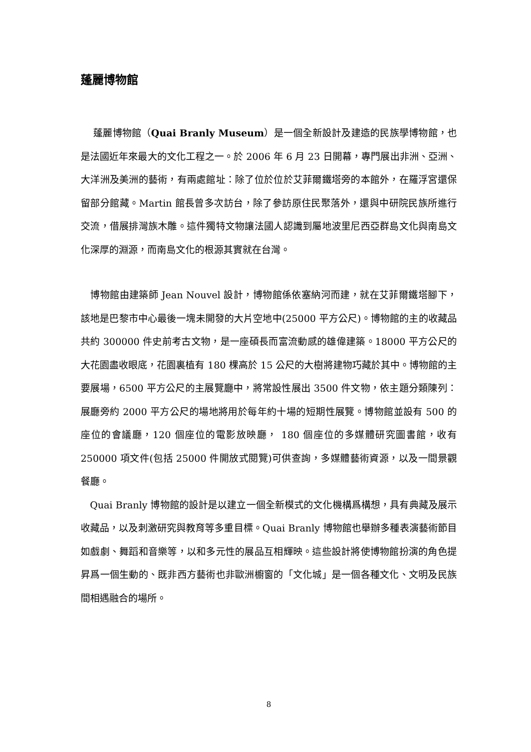蓬麗博物館
蓬麗博物館（Quai Branly Museum）是一個全新設計及建造的民族學博物館，也是法國近年來最大的文化工程之一。於 2006 年 6 月 23 日開幕，專門展出非洲、亞洲、大洋洲及美洲的藝術，有兩處館址：除了位於位於艾菲爾鐵塔旁的本館外，在羅浮宮還保留部分館藏。Martin 館長曾多次訪台，除了參訪原住民聚落外，還與中研院民族所進行交流，借展排灣族木雕。這件獨特文物讓法國人認識到屬地波里尼西亞群島文化與南島文化深厚的淵源，而南島文化的根源其實就在台灣。
博物館由建築師 Jean Nouvel 設計，博物館係依塞納河而建，就在艾菲爾鐵塔腳下，該地是巴黎市中心最後一塊未開發的大片空地中(25000 平方公尺)。博物館的主的收藏品共約 300000 件史前考古文物，是一座碩長而富流動感的雄偉建築。18000 平方公尺的大花園盡收眼底，花園裏植有 180 棵高於 15 公尺的大樹將建物巧藏於其中。博物館的主要展場，6500 平方公尺的主展覽廳中，將常設性展出 3500 件文物，依主題分類陳列：展廳旁約 2000 平方公尺的場地將用於每年約十場的短期性展覽。博物館並設有 500 的座位的會議廳，120 個座位的電影放映廳， 180 個座位的多媒體研究圖書館，收有 250000 項文件(包括 25000 件開放式閱覽)可供查詢，多媒體藝術資源，以及一間景觀餐廳。
Quai Branly 博物館的設計是以建立一個全新模式的文化機構爲構想，具有典藏及展示收藏品，以及刺激研究與教育等多重目標。Quai Branly 博物館也舉辦多種表演藝術節目如戲劇、舞蹈和音樂等，以和多元性的展品互相輝映。這些設計將使博物館扮演的角色提昇爲一個生動的、既非西方藝術也非歐洲櫥窗的「文化城」是一個各種文化、文明及民族間相遇融合的場所。
8